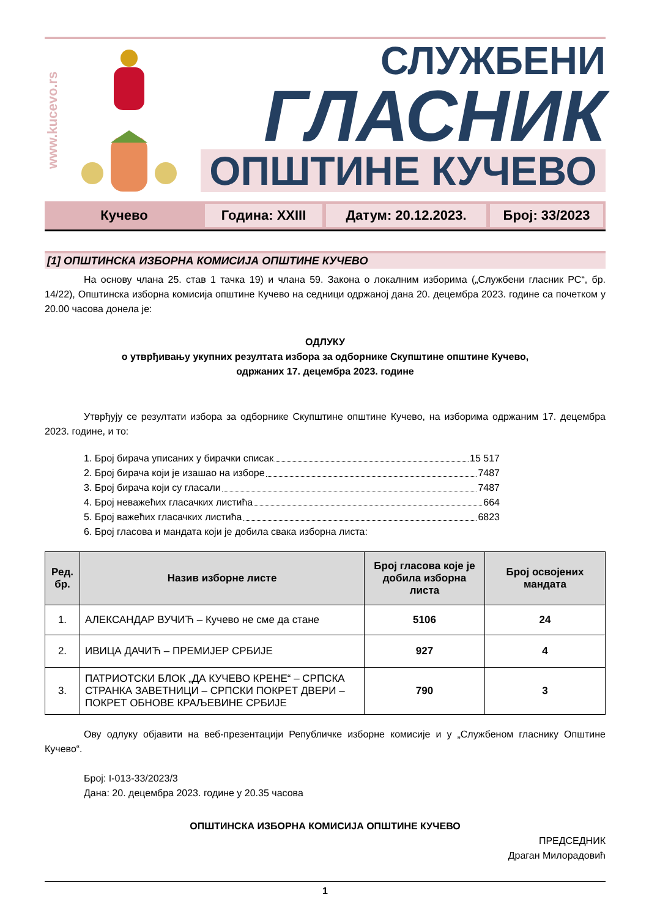www.kucevo.rs
СЛУЖБЕНИ
ГЛАСНИК
ОПШТИНЕ КУЧЕВО
Кучево Година: XXIII Датум: 20.12.2023. Број: 33/2023
[1] ОПШТИНСКА ИЗБОРНА КОМИСИЈА ОПШТИНЕ КУЧЕВО
На основу члана 25. став 1 тачка 19) и члана 59. Закона о локалним изборима („Службени гласник РС“, бр. 14/22), Општинска изборна комисија општине Кучево на седници одржаној дана 20. децембра 2023. године са почетком у 20.00 часова донела је:
ОДЛУКУ
о утврђивању укупних резултата избора за одборнике Скупштине општине Кучево,
одржаних 17. децембра 2023. године
Утврђују се резултати избора за одборнике Скупштине општине Кучево, на изборима одржаним 17. децембра 2023. године, и то:
1. Број бирача уписаних у бирачки списак 15 517
2. Број бирача који је изашао на изборе 7487
3. Број бирача који су гласали 7487
4. Број неважећих гласачких листића 664
5. Број важећих гласачких листића 6823
6. Број гласова и мандата који је добила свака изборна листа:
| Ред. бр. | Назив изборне листе | Број гласова које је добила изборна листа | Број освојених мандата |
| --- | --- | --- | --- |
| 1. | АЛЕКСАНДАР ВУЧИЋ – Кучево не сме да стане | 5106 | 24 |
| 2. | ИВИЦА ДАЧИЋ – ПРЕМИЈЕР СРБИЈЕ | 927 | 4 |
| 3. | ПАТРИОТСКИ БЛОК „ДА КУЧЕВО КРЕНЕ“ – СРПСКА СТРАНКА ЗАВЕТНИЦИ – СРПСКИ ПОКРЕТ ДВЕРИ – ПОКРЕТ ОБНОВЕ КРАЉЕВИНЕ СРБИЈЕ | 790 | 3 |
Ову одлуку објавити на веб-презентацији Републичке изборне комисије и у „Службеном гласнику Општине Кучево“.
Број: I-013-33/2023/3
Дана: 20. децембра 2023. године у 20.35 часова
ОПШТИНСКА ИЗБОРНА КОМИСИЈА ОПШТИНЕ КУЧЕВО
ПРЕДСЕДНИК
Драган Милорадовић
1